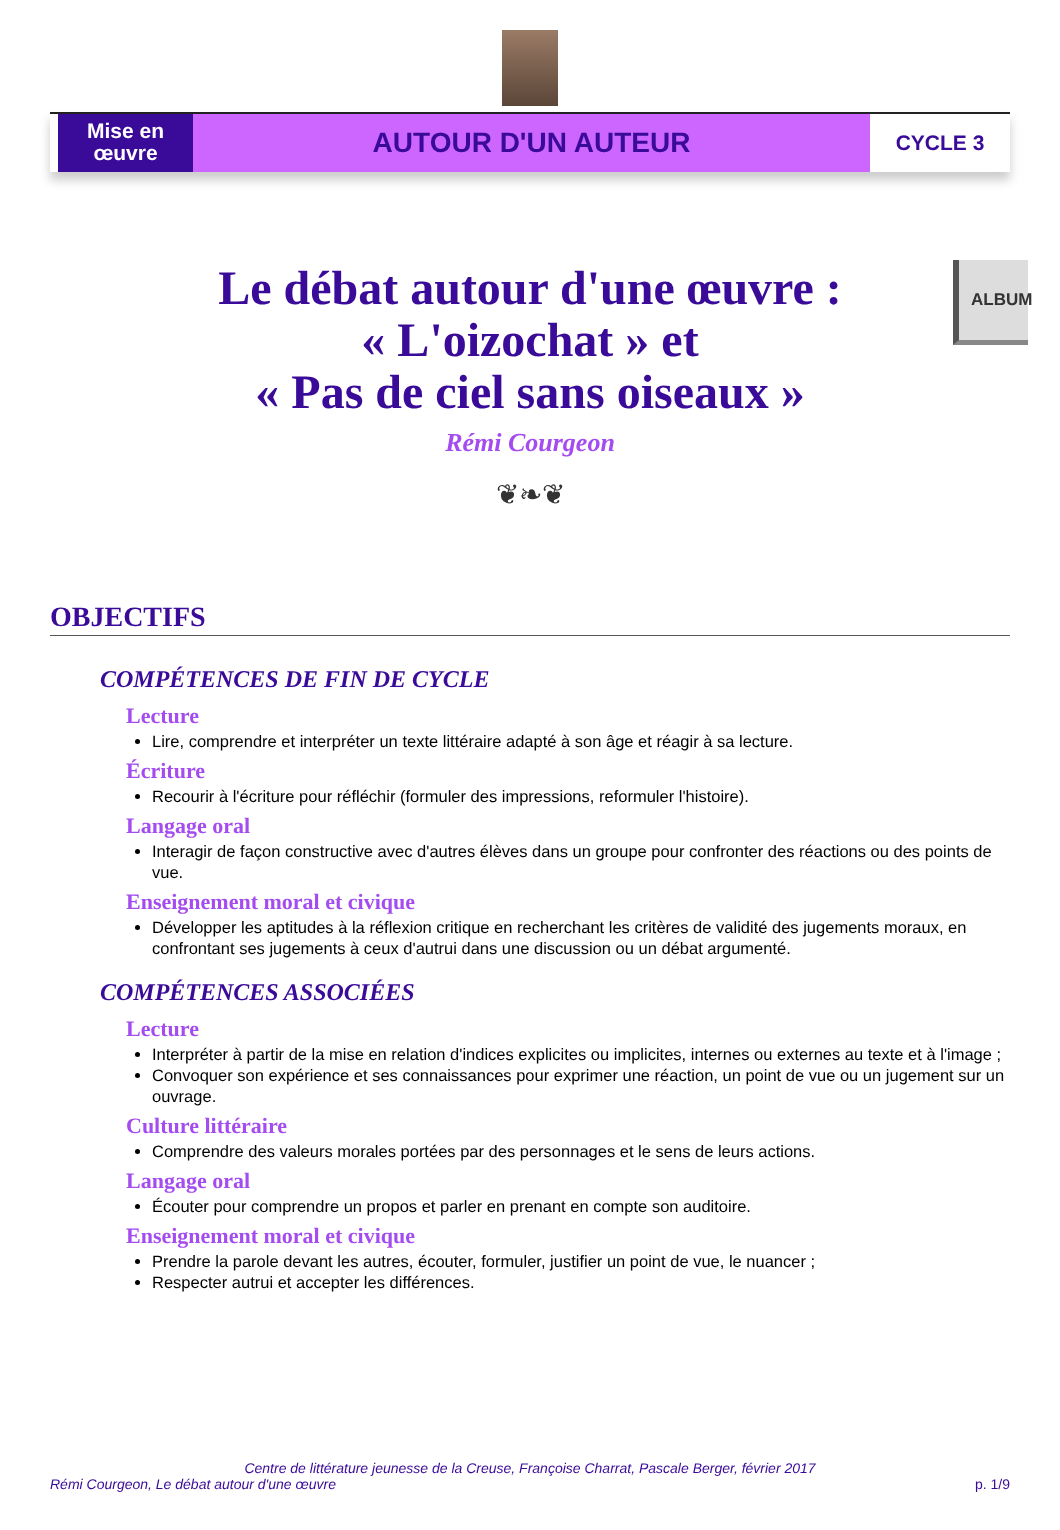Mise en œuvre
AUTOUR D'UN AUTEUR
CYCLE 3
ALBUM
Le débat autour d'une œuvre :
« L'oizochat » et
« Pas de ciel sans oiseaux »
Rémi Courgeon
❦❧❦
OBJECTIFS
COMPÉTENCES DE FIN DE CYCLE
Lecture
Lire, comprendre et interpréter un texte littéraire adapté à son âge et réagir à sa lecture.
Écriture
Recourir à l'écriture pour réfléchir (formuler des impressions, reformuler l'histoire).
Langage oral
Interagir de façon constructive avec d'autres élèves dans un groupe pour confronter des réactions ou des points de vue.
Enseignement moral et civique
Développer les aptitudes à la réflexion critique en recherchant les critères de validité des jugements moraux, en confrontant ses jugements à ceux d'autrui dans une discussion ou un débat argumenté.
COMPÉTENCES ASSOCIÉES
Lecture
Interpréter à partir de la mise en relation d'indices explicites ou implicites, internes ou externes au texte et à l'image ;
Convoquer son expérience et ses connaissances pour exprimer une réaction, un point de vue ou un jugement sur un ouvrage.
Culture littéraire
Comprendre des valeurs morales portées par des personnages et le sens de leurs actions.
Langage oral
Écouter pour comprendre un propos et parler en prenant en compte son auditoire.
Enseignement moral et civique
Prendre la parole devant les autres, écouter, formuler, justifier un point de vue, le nuancer ;
Respecter autrui et accepter les différences.
Centre de littérature jeunesse de la Creuse, Françoise Charrat, Pascale Berger, février 2017
Rémi Courgeon, Le débat autour d'une œuvre
p. 1/9